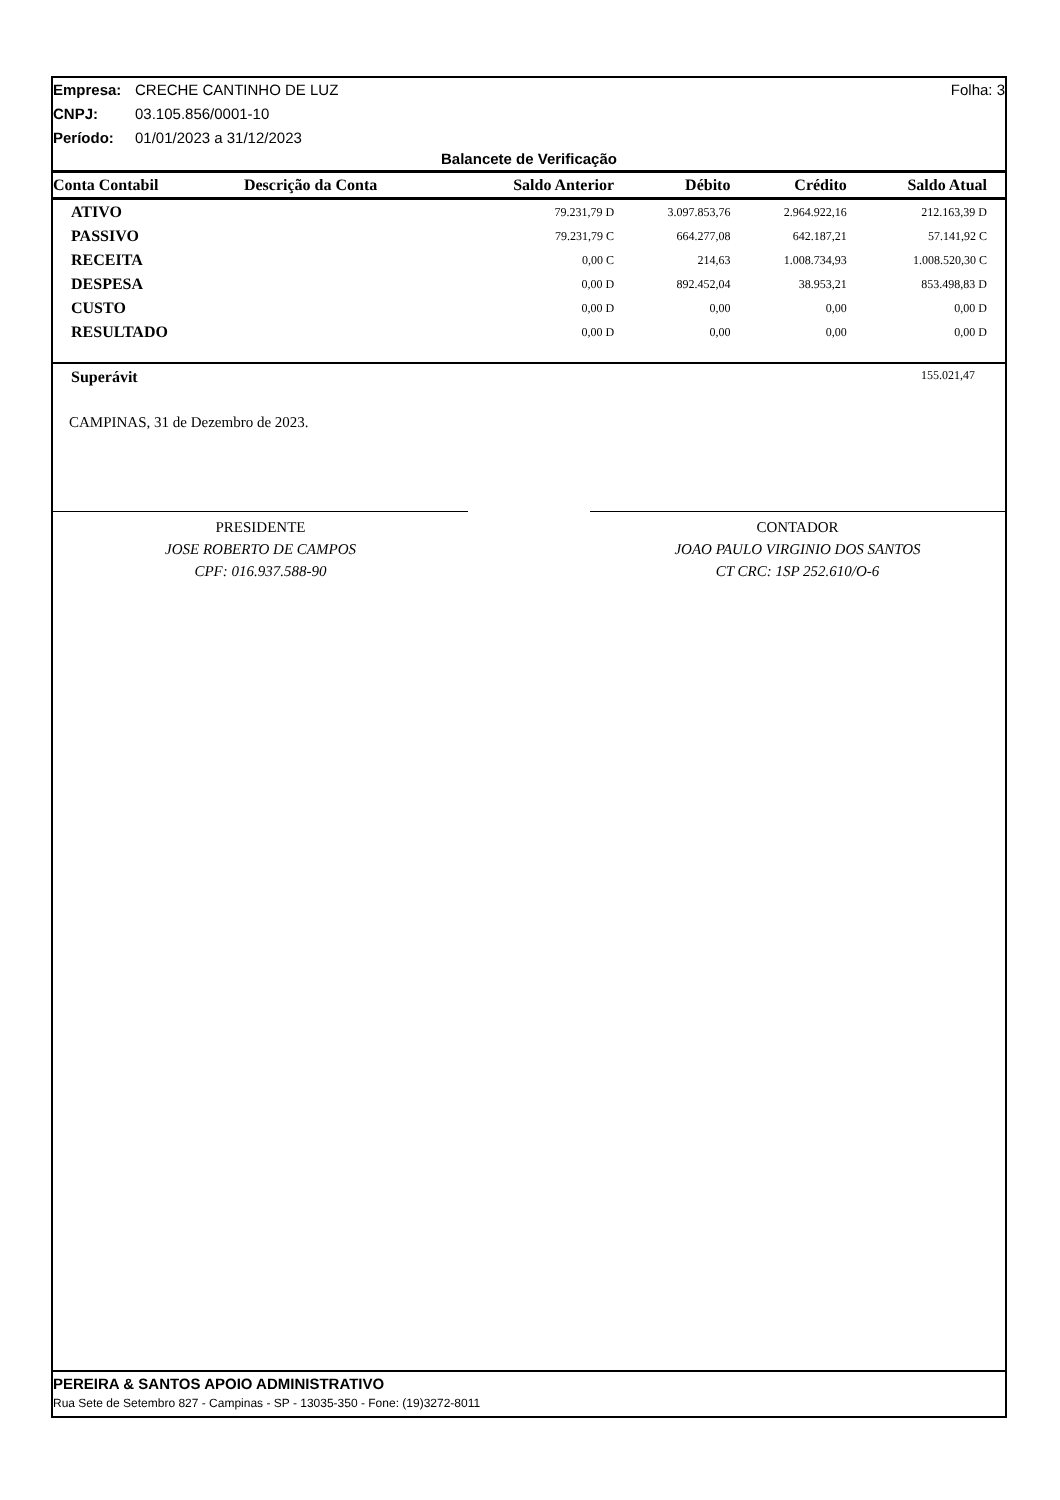Empresa: CRECHE CANTINHO DE LUZ Folha: 3
CNPJ: 03.105.856/0001-10
Período: 01/01/2023 a 31/12/2023
Balancete de Verificação
| Conta Contabil | Descrição da Conta | Saldo Anterior | Débito | Crédito | Saldo Atual |
| --- | --- | --- | --- | --- | --- |
| ATIVO | | 79.231,79 D | 3.097.853,76 | 2.964.922,16 | 212.163,39 D |
| PASSIVO | | 79.231,79 C | 664.277,08 | 642.187,21 | 57.141,92 C |
| RECEITA | | 0,00 C | 214,63 | 1.008.734,93 | 1.008.520,30 C |
| DESPESA | | 0,00 D | 892.452,04 | 38.953,21 | 853.498,83 D |
| CUSTO | | 0,00 D | 0,00 | 0,00 | 0,00 D |
| RESULTADO | | 0,00 D | 0,00 | 0,00 | 0,00 D |
Superávit 155.021,47
CAMPINAS, 31 de Dezembro de 2023.
PRESIDENTE
JOSE ROBERTO DE CAMPOS
CPF: 016.937.588-90
CONTADOR
JOAO PAULO VIRGINIO DOS SANTOS
CT CRC: 1SP 252.610/O-6
PEREIRA & SANTOS APOIO ADMINISTRATIVO
Rua Sete de Setembro 827 - Campinas - SP - 13035-350 - Fone: (19)3272-8011